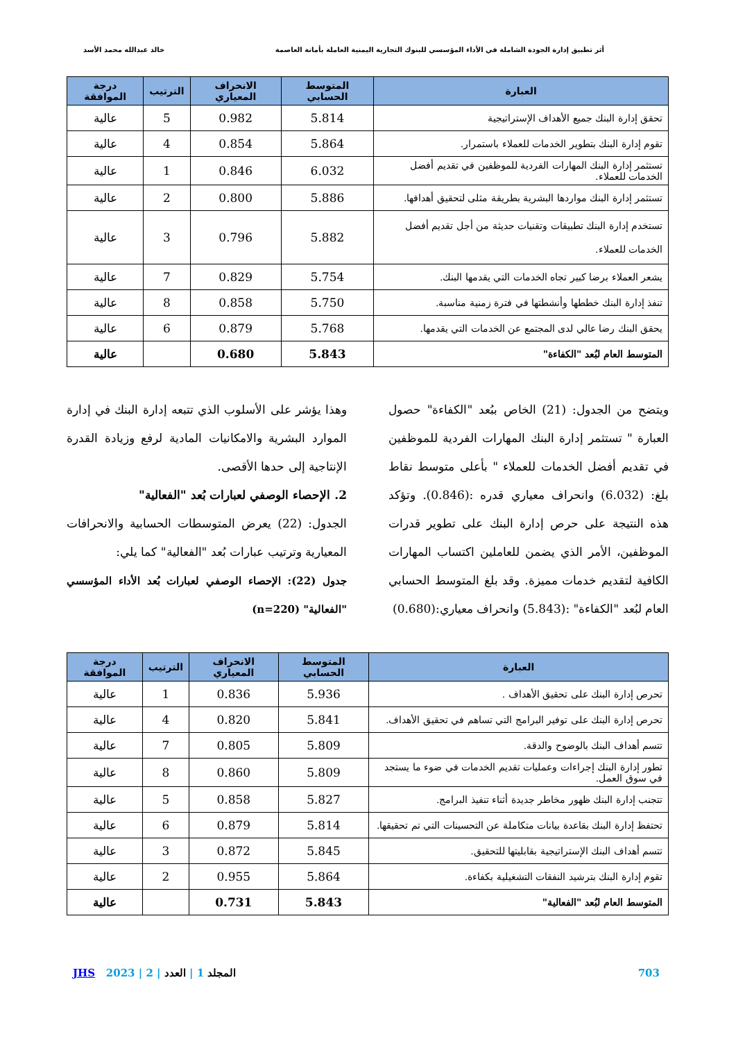أثر تطبيق إدارة الجودة الشاملة في الأداء المؤسسي للبنوك التجارية اليمنية العاملة بأمانة العاصمة خالد عبدالله محمد الأسد
| العبارة | المتوسط الحسابي | الانحراف المعياري | الترتيب | درجة الموافقة |
| --- | --- | --- | --- | --- |
| تحقق إدارة البنك جميع الأهداف الإستراتيجية | 5.814 | 0.982 | 5 | عالية |
| تقوم إدارة البنك بتطوير الخدمات للعملاء باستمرار. | 5.864 | 0.854 | 4 | عالية |
| تستثمر إدارة البنك المهارات الفردية للموظفين في تقديم أفضل الخدمات للعملاء. | 6.032 | 0.846 | 1 | عالية |
| تستثمر إدارة البنك مواردها البشرية بطريقة مثلى لتحقيق أهدافها. | 5.886 | 0.800 | 2 | عالية |
| تستخدم إدارة البنك تطبيقات وتقنيات حديثة من أجل تقديم أفضل الخدمات للعملاء. | 5.882 | 0.796 | 3 | عالية |
| يشعر العملاء برضا كبير تجاه الخدمات التي يقدمها البنك. | 5.754 | 0.829 | 7 | عالية |
| تنفذ إدارة البنك خططها وأنشطتها في فترة زمنية مناسبة. | 5.750 | 0.858 | 8 | عالية |
| يحقق البنك رضا عالي لدى المجتمع عن الخدمات التي يقدمها. | 5.768 | 0.879 | 6 | عالية |
| المتوسط العام لبُعد "الكفاءة" | 5.843 | 0.680 | | عالية |
ويتضح من الجدول: (21) الخاص ببُعد "الكفاءة" حصول العبارة " تستثمر إدارة البنك المهارات الفردية للموظفين في تقديم أفضل الخدمات للعملاء " بأعلى متوسط نقاط بلغ: (6.032) وانحراف معياري قدره :(0.846). وتؤكد هذه النتيجة على حرص إدارة البنك على تطوير قدرات الموظفين، الأمر الذي يضمن للعاملين اكتساب المهارات الكافية لتقديم خدمات مميزة. وقد بلغ المتوسط الحسابي العام لبُعد "الكفاءة" :(5.843) وانحراف معياري:(0.680)
وهذا يؤشر على الأسلوب الذي تتبعه إدارة البنك في إدارة الموارد البشرية والامكانيات المادية لرفع وزيادة القدرة الإنتاجية إلى حدها الأقصى.
2. الإحصاء الوصفي لعبارات بُعد "الفعالية"
الجدول: (22) يعرض المتوسطات الحسابية والانحرافات المعيارية وترتيب عبارات بُعد "الفعالية" كما يلي:
جدول (22): الإحصاء الوصفي لعبارات بُعد الأداء المؤسسي "الفعالية" (n=220)
| العبارة | المتوسط الحسابي | الانحراف المعياري | الترتيب | درجة الموافقة |
| --- | --- | --- | --- | --- |
| تحرص إدارة البنك على تحقيق الأهداف . | 5.936 | 0.836 | 1 | عالية |
| تحرص إدارة البنك على توفير البرامج التي تساهم في تحقيق الأهداف. | 5.841 | 0.820 | 4 | عالية |
| تتسم أهداف البنك بالوضوح والدقة. | 5.809 | 0.805 | 7 | عالية |
| تطور إدارة البنك إجراءات وعمليات تقديم الخدمات في ضوء ما يستجد في سوق العمل. | 5.809 | 0.860 | 8 | عالية |
| تتجنب إدارة البنك ظهور مخاطر جديدة أثناء تنفيذ البرامج. | 5.827 | 0.858 | 5 | عالية |
| تحتفظ إدارة البنك بقاعدة بيانات متكاملة عن التحسينات التي تم تحقيقها. | 5.814 | 0.879 | 6 | عالية |
| تتسم أهداف البنك الإستراتيجية بقابليتها للتحقيق. | 5.845 | 0.872 | 3 | عالية |
| تقوم إدارة البنك بترشيد النفقات التشغيلية بكفاءة. | 5.864 | 0.955 | 2 | عالية |
| المتوسط العام لبُعد "الفعالية" | 5.843 | 0.731 | | عالية |
703 المجلد 1 | العدد | 2 | 2023 JHS